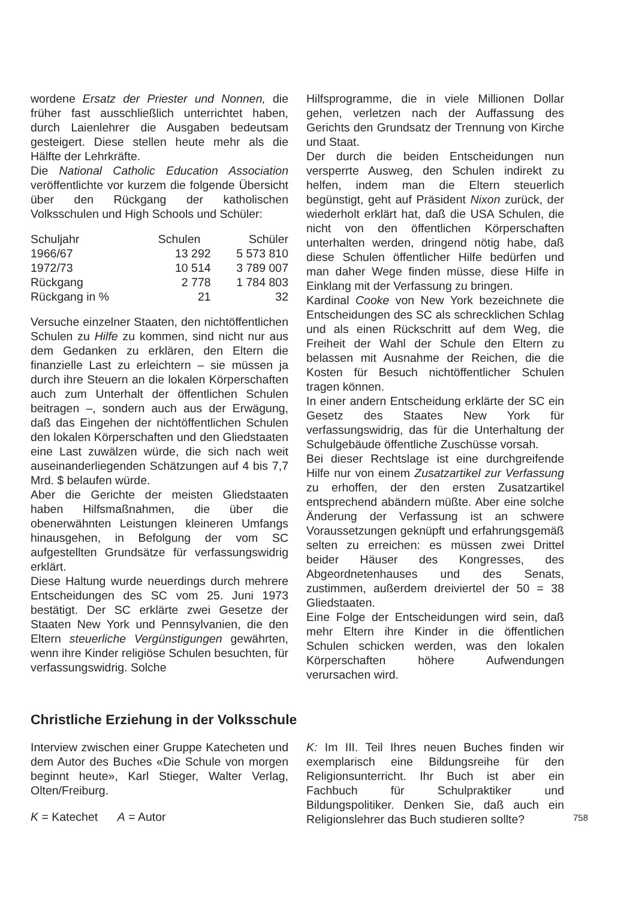wordene Ersatz der Priester und Nonnen, die früher fast ausschließlich unterrichtet haben, durch Laienlehrer die Ausgaben bedeutsam gesteigert. Diese stellen heute mehr als die Hälfte der Lehrkräfte.
Die National Catholic Education Association veröffentlichte vor kurzem die folgende Übersicht über den Rückgang der katholischen Volksschulen und High Schools und Schüler:
| Schuljahr | Schulen | Schüler |
| --- | --- | --- |
| 1966/67 | 13 292 | 5 573 810 |
| 1972/73 | 10 514 | 3 789 007 |
| Rückgang | 2 778 | 1 784 803 |
| Rückgang in % | 21 | 32 |
Versuche einzelner Staaten, den nichtöffentlichen Schulen zu Hilfe zu kommen, sind nicht nur aus dem Gedanken zu erklären, den Eltern die finanzielle Last zu erleichtern – sie müssen ja durch ihre Steuern an die lokalen Körperschaften auch zum Unterhalt der öffentlichen Schulen beitragen –, sondern auch aus der Erwägung, daß das Eingehen der nichtöffentlichen Schulen den lokalen Körperschaften und den Gliedstaaten eine Last zuwälzen würde, die sich nach weit auseinanderliegenden Schätzungen auf 4 bis 7,7 Mrd. $ belaufen würde.
Aber die Gerichte der meisten Gliedstaaten haben Hilfsmaßnahmen, die über die obenerwähnten Leistungen kleineren Umfangs hinausgehen, in Befolgung der vom SC aufgestellten Grundsätze für verfassungswidrig erklärt.
Diese Haltung wurde neuerdings durch mehrere Entscheidungen des SC vom 25. Juni 1973 bestätigt. Der SC erklärte zwei Gesetze der Staaten New York und Pennsylvanien, die den Eltern steuerliche Vergünstigungen gewährten, wenn ihre Kinder religiöse Schulen besuchten, für verfassungswidrig. Solche
Hilfsprogramme, die in viele Millionen Dollar gehen, verletzen nach der Auffassung des Gerichts den Grundsatz der Trennung von Kirche und Staat.
Der durch die beiden Entscheidungen nun versperrte Ausweg, den Schulen indirekt zu helfen, indem man die Eltern steuerlich begünstigt, geht auf Präsident Nixon zurück, der wiederholt erklärt hat, daß die USA Schulen, die nicht von den öffentlichen Körperschaften unterhalten werden, dringend nötig habe, daß diese Schulen öffentlicher Hilfe bedürfen und man daher Wege finden müsse, diese Hilfe in Einklang mit der Verfassung zu bringen.
Kardinal Cooke von New York bezeichnete die Entscheidungen des SC als schrecklichen Schlag und als einen Rückschritt auf dem Weg, die Freiheit der Wahl der Schule den Eltern zu belassen mit Ausnahme der Reichen, die die Kosten für Besuch nichtöffentlicher Schulen tragen können.
In einer andern Entscheidung erklärte der SC ein Gesetz des Staates New York für verfassungswidrig, das für die Unterhaltung der Schulgebäude öffentliche Zuschüsse vorsah.
Bei dieser Rechtslage ist eine durchgreifende Hilfe nur von einem Zusatzartikel zur Verfassung zu erhoffen, der den ersten Zusatzartikel entsprechend abändern müßte. Aber eine solche Änderung der Verfassung ist an schwere Voraussetzungen geknüpft und erfahrungsgemäß selten zu erreichen: es müssen zwei Drittel beider Häuser des Kongresses, des Abgeordnetenhauses und des Senats, zustimmen, außerdem dreiviertel der 50 = 38 Gliedstaaten.
Eine Folge der Entscheidungen wird sein, daß mehr Eltern ihre Kinder in die öffentlichen Schulen schicken werden, was den lokalen Körperschaften höhere Aufwendungen verursachen wird.
Christliche Erziehung in der Volksschule
Interview zwischen einer Gruppe Katecheten und dem Autor des Buches «Die Schule von morgen beginnt heute», Karl Stieger, Walter Verlag, Olten/Freiburg.
K = Katechet A = Autor
K: Im III. Teil Ihres neuen Buches finden wir exemplarisch eine Bildungsreihe für den Religionsunterricht. Ihr Buch ist aber ein Fachbuch für Schulpraktiker und Bildungspolitiker. Denken Sie, daß auch ein Religionslehrer das Buch studieren sollte?
758